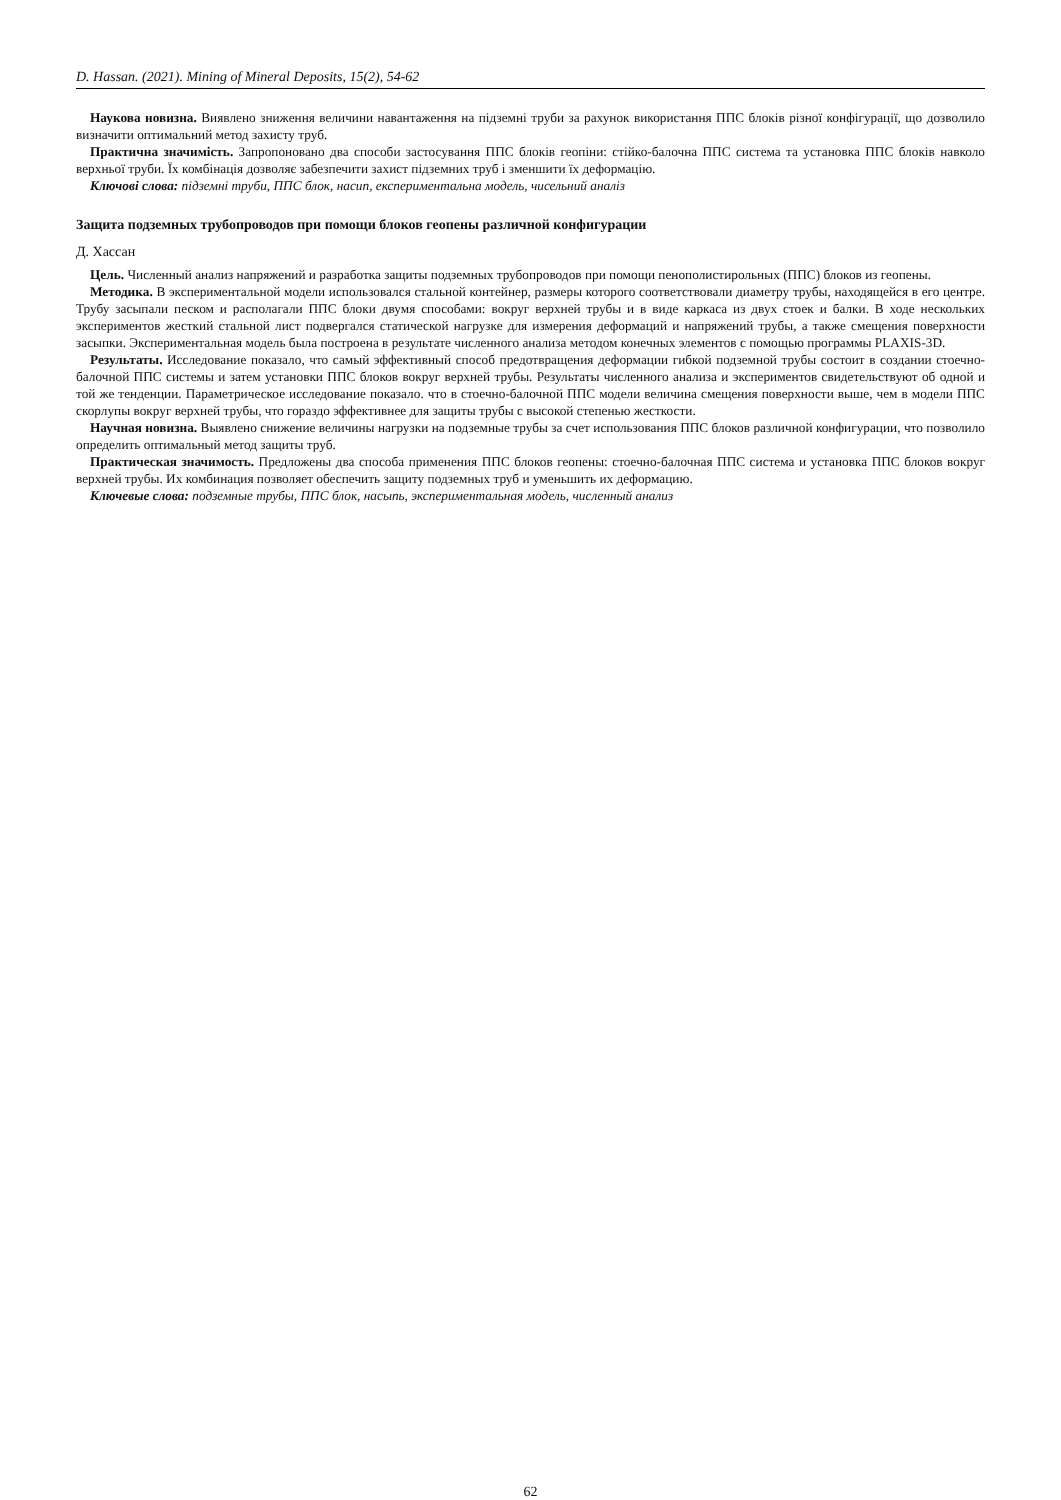D. Hassan. (2021). Mining of Mineral Deposits, 15(2), 54-62
Наукова новизна. Виявлено зниження величини навантаження на підземні труби за рахунок використання ППС блоків різної конфігурації, що дозволило визначити оптимальний метод захисту труб.
Практична значимість. Запропоновано два способи застосування ППС блоків геопіни: стійко-балочна ППС система та установка ППС блоків навколо верхньої труби. Їх комбінація дозволяє забезпечити захист підземних труб і зменшити їх деформацію.
Ключові слова: підземні труби, ППС блок, насип, експериментальна модель, чисельний аналіз
Защита подземных трубопроводов при помощи блоков геопены различной конфигурации
Д. Хассан
Цель. Численный анализ напряжений и разработка защиты подземных трубопроводов при помощи пенополистирольных (ППС) блоков из геопены.
Методика. В экспериментальной модели использовался стальной контейнер, размеры которого соответствовали диаметру трубы, находящейся в его центре. Трубу засыпали песком и располагали ППС блоки двумя способами: вокруг верхней трубы и в виде каркаса из двух стоек и балки. В ходе нескольких экспериментов жесткий стальной лист подвергался статической нагрузке для измерения деформаций и напряжений трубы, а также смещения поверхности засыпки. Экспериментальная модель была построена в результате численного анализа методом конечных элементов с помощью программы PLAXIS-3D.
Результаты. Исследование показало, что самый эффективный способ предотвращения деформации гибкой подземной трубы состоит в создании стоечно-балочной ППС системы и затем установки ППС блоков вокруг верхней трубы. Результаты численного анализа и экспериментов свидетельствуют об одной и той же тенденции. Параметрическое исследование показало. что в стоечно-балочной ППС модели величина смещения поверхности выше, чем в модели ППС скорлупы вокруг верхней трубы, что гораздо эффективнее для защиты трубы с высокой степенью жесткости.
Научная новизна. Выявлено снижение величины нагрузки на подземные трубы за счет использования ППС блоков различной конфигурации, что позволило определить оптимальный метод защиты труб.
Практическая значимость. Предложены два способа применения ППС блоков геопены: стоечно-балочная ППС система и установка ППС блоков вокруг верхней трубы. Их комбинация позволяет обеспечить защиту подземных труб и уменьшить их деформацию.
Ключевые слова: подземные трубы, ППС блок, насыпь, экспериментальная модель, численный анализ
62